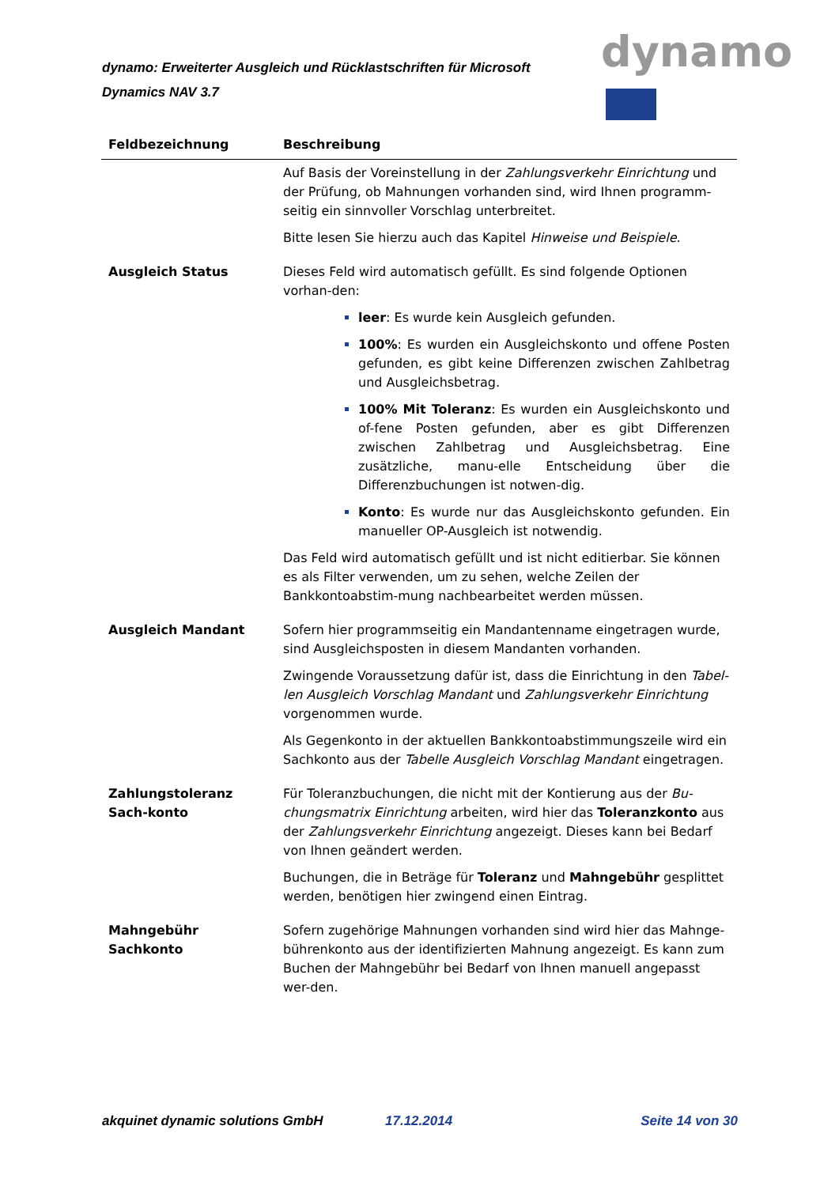dynamo: Erweiterter Ausgleich und Rücklastschriften für Microsoft Dynamics NAV 3.7
dynamo
| Feldbezeichnung | Beschreibung |
| --- | --- |
| | Auf Basis der Voreinstellung in der Zahlungsverkehr Einrichtung und der Prüfung, ob Mahnungen vorhanden sind, wird Ihnen programm-seitig ein sinnvoller Vorschlag unterbreitet. Bitte lesen Sie hierzu auch das Kapitel Hinweise und Beispiele . |
| Ausgleich Status | Dieses Feld wird automatisch gefüllt. Es sind folgende Optionen vorhan-den: leer : Es wurde kein Ausgleich gefunden. 100% : Es wurden ein Ausgleichskonto und offene Posten gefunden, es gibt keine Differenzen zwischen Zahlbetrag und Ausgleichsbetrag. 100% Mit Toleranz : Es wurden ein Ausgleichskonto und of-fene Posten gefunden, aber es gibt Differenzen zwischen Zahlbetrag und Ausgleichsbetrag. Eine zusätzliche, manu-elle Entscheidung über die Differenzbuchungen ist notwen-dig. Konto : Es wurde nur das Ausgleichskonto gefunden. Ein manueller OP-Ausgleich ist notwendig. Das Feld wird automatisch gefüllt und ist nicht editierbar. Sie können es als Filter verwenden, um zu sehen, welche Zeilen der Bankkontoabstim-mung nachbearbeitet werden müssen. |
| Ausgleich Mandant | Sofern hier programmseitig ein Mandantenname eingetragen wurde, sind Ausgleichsposten in diesem Mandanten vorhanden. Zwingende Voraussetzung dafür ist, dass die Einrichtung in den Tabel-len Ausgleich Vorschlag Mandant und Zahlungsverkehr Einrichtung vorgenommen wurde. Als Gegenkonto in der aktuellen Bankkontoabstimmungszeile wird ein Sachkonto aus der Tabelle Ausgleich Vorschlag Mandant eingetragen. |
| Zahlungstoleranz Sach-konto | Für Toleranzbuchungen, die nicht mit der Kontierung aus der Bu-chungsmatrix Einrichtung arbeiten, wird hier das Toleranzkonto aus der Zahlungsverkehr Einrichtung angezeigt. Dieses kann bei Bedarf von Ihnen geändert werden. Buchungen, die in Beträge für Toleranz und Mahngebühr gesplittet werden, benötigen hier zwingend einen Eintrag. |
| Mahngebühr Sachkonto | Sofern zugehörige Mahnungen vorhanden sind wird hier das Mahnge-bührenkonto aus der identifizierten Mahnung angezeigt. Es kann zum Buchen der Mahngebühr bei Bedarf von Ihnen manuell angepasst wer-den. |
akquinet dynamic solutions GmbH 17.12.2014 Seite 14 von 30